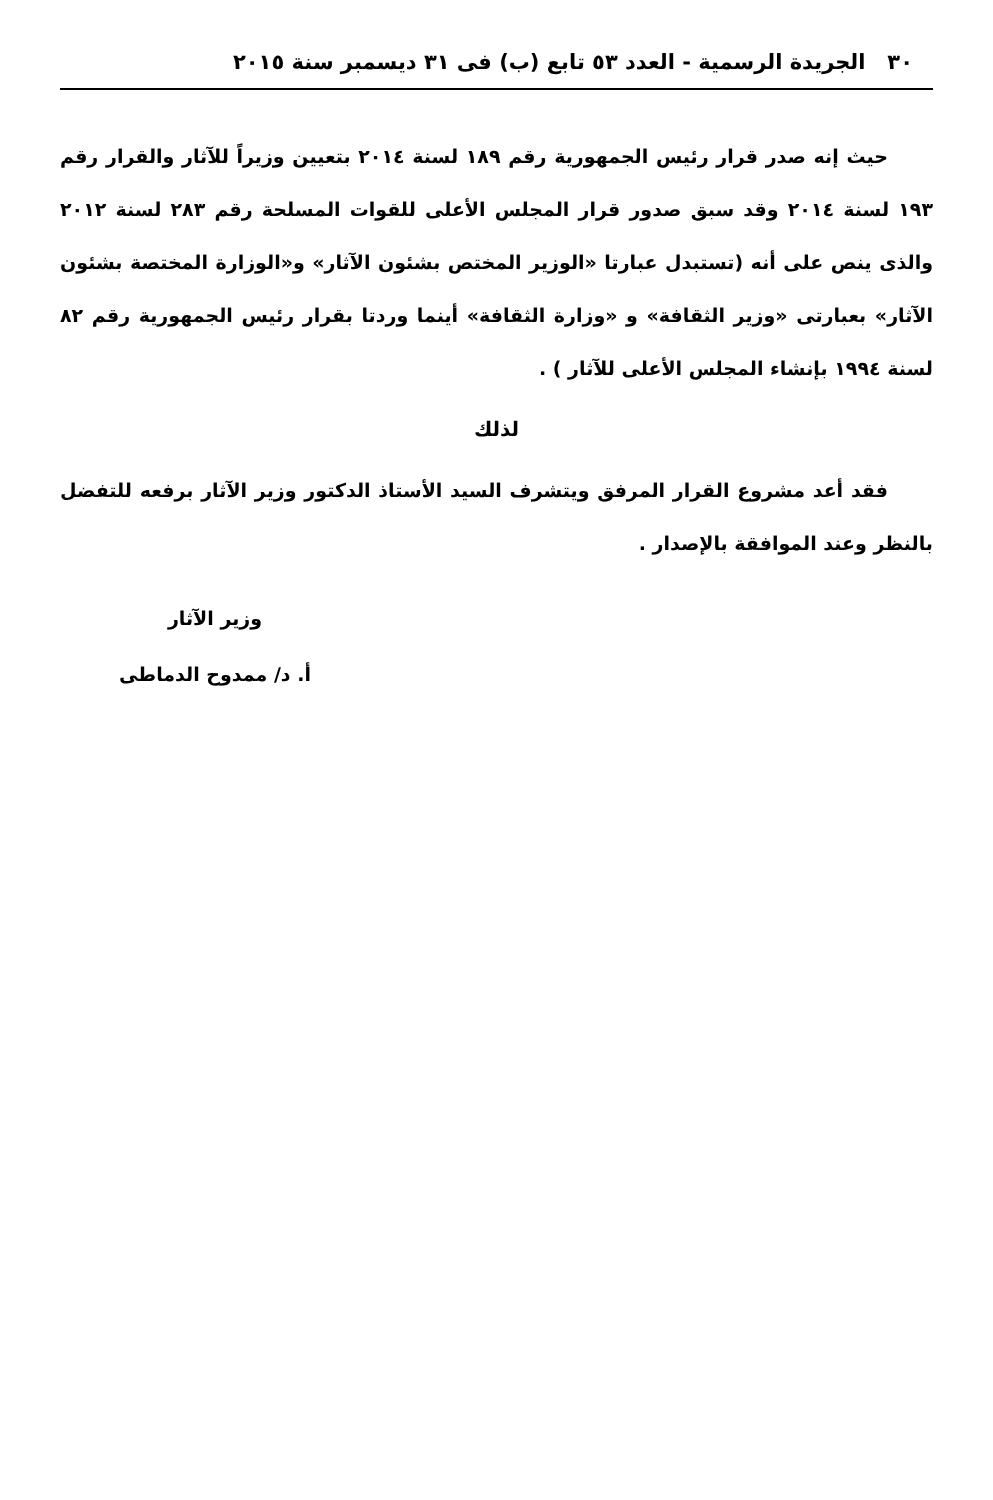٣٠ الجريدة الرسمية - العدد ٥٣ تابع (ب) فى ٣١ ديسمبر سنة ٢٠١٥
حيث إنه صدر قرار رئيس الجمهورية رقم ١٨٩ لسنة ٢٠١٤ بتعيين وزيراً للآثار والقرار رقم ١٩٣ لسنة ٢٠١٤ وقد سبق صدور قرار المجلس الأعلى للقوات المسلحة رقم ٢٨٣ لسنة ٢٠١٢ والذى ينص على أنه (تستبدل عبارتا «الوزير المختص بشئون الآثار» و«الوزارة المختصة بشئون الآثار» بعبارتى «وزير الثقافة» و «وزارة الثقافة» أينما وردتا بقرار رئيس الجمهورية رقم ٨٢ لسنة ١٩٩٤ بإنشاء المجلس الأعلى للآثار ) .
لذلك
فقد أعد مشروع القرار المرفق ويتشرف السيد الأستاذ الدكتور وزير الآثار برفعه للتفضل بالنظر وعند الموافقة بالإصدار .
وزير الآثار
أ. د/ ممدوح الدماطى